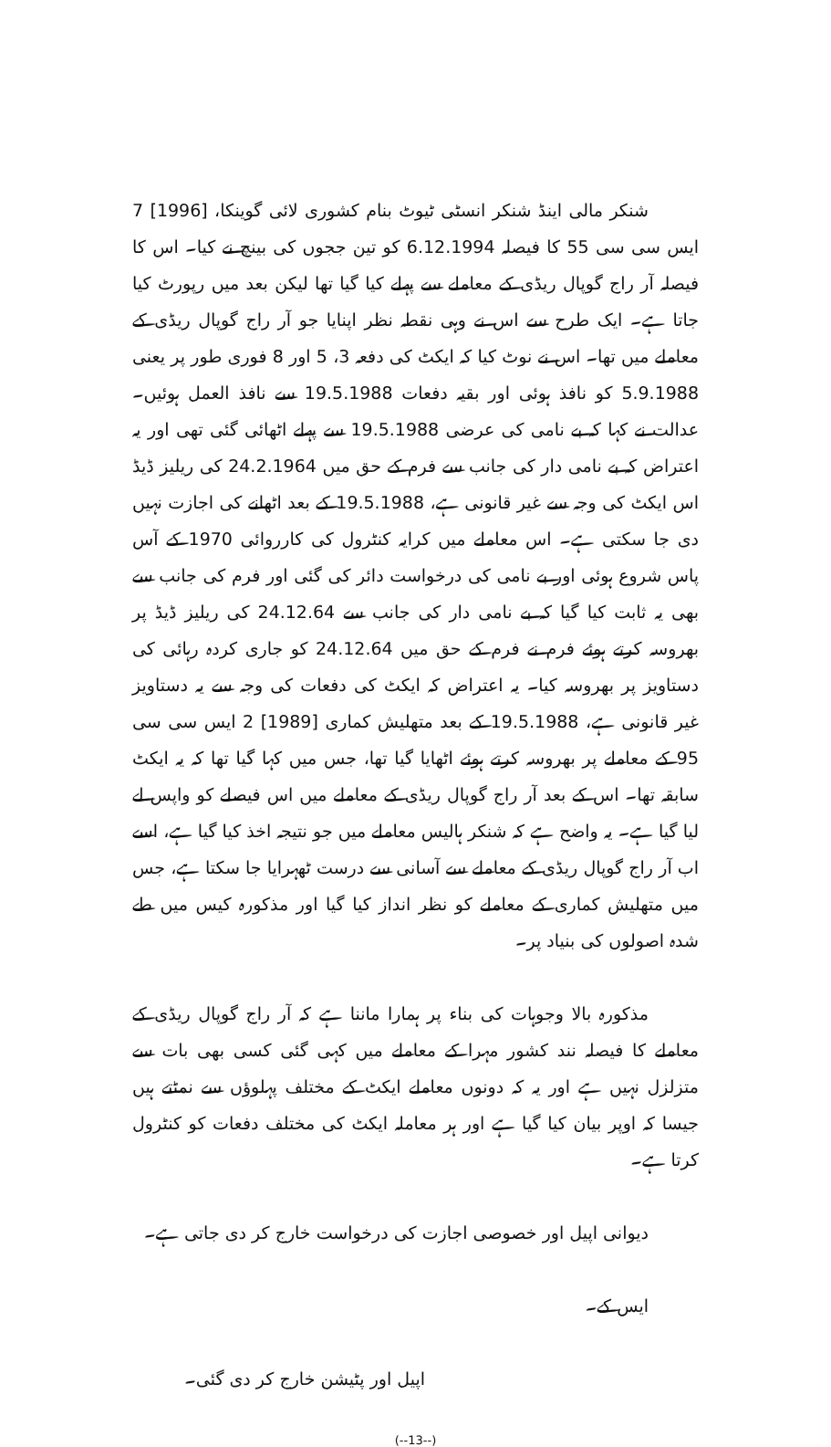شنکر مالی اینڈ شنکر انسٹی ٹیوٹ بنام کشوری لائی گوینکا، [1996] 7 ایس سی سی 55 کا فیصلہ 6.12.1994 کو تین ججوں کی بینچ نے کیا۔ اس کا فیصلہ آر راج گوپال ریڈی کے معاملے سے پہلے کیا گیا تھا لیکن بعد میں رپورٹ کیا جاتا ہے۔ ایک طرح سے اس نے وہی نقطہ نظر اپنایا جو آر راج گوپال ریڈی کے معاملے میں تھا۔ اس نے نوٹ کیا کہ ایکٹ کی دفعہ 3، 5 اور 8 فوری طور پر یعنی 5.9.1988 کو نافذ ہوئی اور بقیہ دفعات 19.5.1988 سے نافذ العمل ہوئیں۔ عدالت نے کہا کہ بے نامی کی عرضی 19.5.1988 سے پہلے اٹھائی گئی تھی اور یہ اعتراض کہ بے نامی دار کی جانب سے فرم کے حق میں 24.2.1964 کی ریلیز ڈیڈ اس ایکٹ کی وجہ سے غیر قانونی ہے، 19.5.1988 کے بعد اٹھانے کی اجازت نہیں دی جا سکتی ہے۔ اس معاملے میں کرایہ کنٹرول کی کارروائی 1970 کے آس پاس شروع ہوئی اور بے نامی کی درخواست دائر کی گئی اور فرم کی جانب سے بھی یہ ثابت کیا گیا کہ بے نامی دار کی جانب سے 24.12.64 کی ریلیز ڈیڈ پر بھروسہ کرتے ہوئے فرم نے فرم کے حق میں 24.12.64 کو جاری کردہ رہائی کی دستاویز پر بھروسہ کیا۔ یہ اعتراض کہ ایکٹ کی دفعات کی وجہ سے یہ دستاویز غیر قانونی ہے، 19.5.1988 کے بعد متھلیش کماری [1989] 2 ایس سی سی 95 کے معاملے پر بھروسہ کرتے ہوئے اٹھایا گیا تھا، جس میں کہا گیا تھا کہ یہ ایکٹ سابقہ تھا۔ اس کے بعد آر راج گوپال ریڈی کے معاملے میں اس فیصلے کو واپس لے لیا گیا ہے۔ یہ واضح ہے کہ شنکر ہالیس معاملے میں جو نتیجہ اخذ کیا گیا ہے، اسے اب آر راج گوپال ریڈی کے معاملے سے آسانی سے درست ٹھہرایا جا سکتا ہے، جس میں متھلیش کماری کے معاملے کو نظر انداز کیا گیا اور مذکورہ کیس میں طے شدہ اصولوں کی بنیاد پر۔
مذکورہ بالا وجوہات کی بناء پر ہمارا ماننا ہے کہ آر راج گوپال ریڈی کے معاملے کا فیصلہ نند کشور مہرا کے معاملے میں کہی گئی کسی بھی بات سے متزلزل نہیں ہے اور یہ کہ دونوں معاملے ایکٹ کے مختلف پہلوؤں سے نمٹتے ہیں جیسا کہ اوپر بیان کیا گیا ہے اور ہر معاملہ ایکٹ کی مختلف دفعات کو کنٹرول کرتا ہے۔
دیوانی اپیل اور خصوصی اجازت کی درخواست خارج کر دی جاتی ہے۔
ایس کے۔
اپیل اور پٹیشن خارج کر دی گئی۔
(--13--)